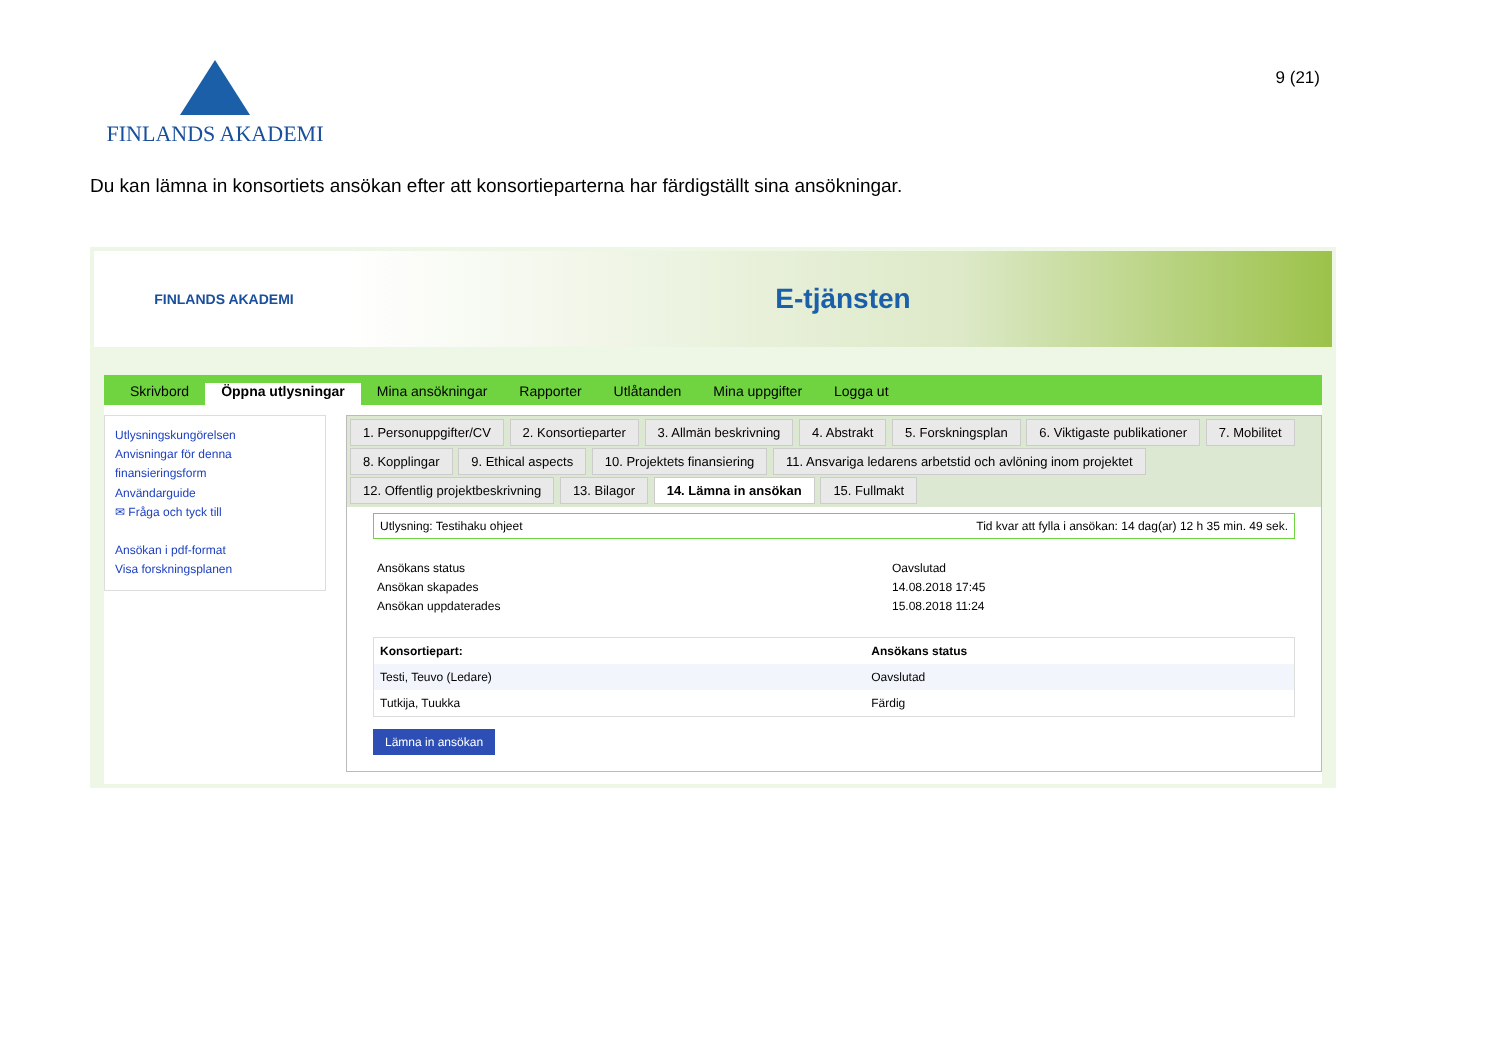FINLANDS AKADEMI
9 (21)
Du kan lämna in konsortiets ansökan efter att konsortieparterna har färdigställt sina ansökningar.
FINLANDS AKADEMI
E-tjänsten
Skrivbord Öppna utlysningar Mina ansökningar Rapporter Utlåtanden Mina uppgifter Logga ut
Utlysningskungörelsen
Anvisningar för denna finansieringsform
Användarguide
✉ Fråga och tyck till
Ansökan i pdf-format
Visa forskningsplanen
1. Personuppgifter/CV 2. Konsortieparter 3. Allmän beskrivning 4. Abstrakt 5. Forskningsplan 6. Viktigaste publikationer 7. Mobilitet 8. Kopplingar 9. Ethical aspects 10. Projektets finansiering 11. Ansvariga ledarens arbetstid och avlöning inom projektet 12. Offentlig projektbeskrivning 13. Bilagor 14. Lämna in ansökan 15. Fullmakt
Utlysning: Testihaku ohjeet Tid kvar att fylla i ansökan: 14 dag(ar) 12 h 35 min. 49 sek.
Ansökans status Oavslutad Ansökan skapades 14.08.2018 17:45 Ansökan uppdaterades 15.08.2018 11:24
| Konsortiepart: | Ansökans status |
| --- | --- |
| Testi, Teuvo (Ledare) | Oavslutad |
| Tutkija, Tuukka | Färdig |
Lämna in ansökan